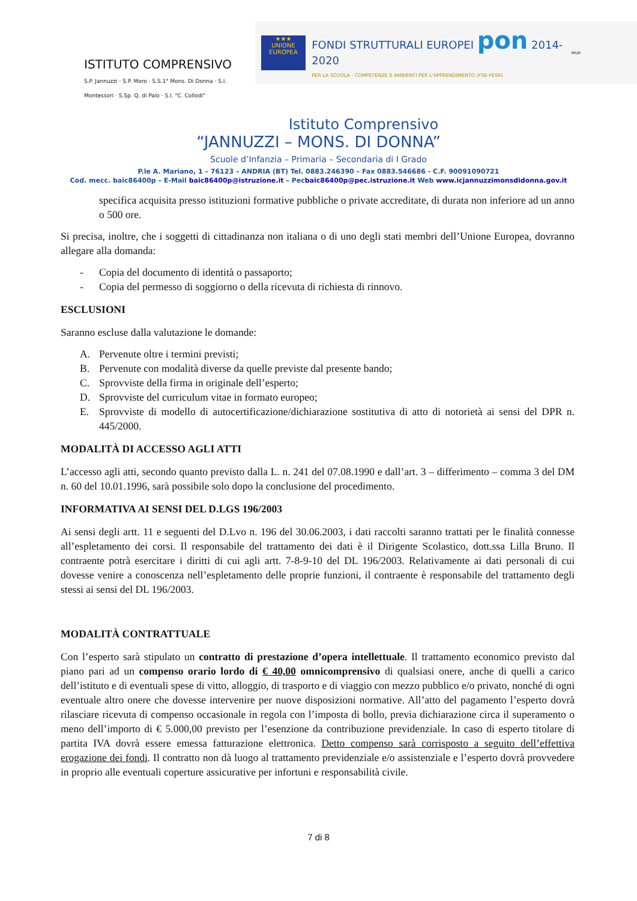ISTITUTO COMPRENSIVO
S.P. Jannuzzi · S.P. Moro · S.S.1° Mons. Di Donna · S.I. Montessori · S.Sp. Q. di Palo · S.I. "C. Collodi"
★★★
UNIONE EUROPEA
FONDI STRUTTURALI EUROPEI pon 2014-2020
PER LA SCUOLA - COMPETENZE E AMBIENTI PER L'APPRENDIMENTO (FSE-FESR)
MIUR
Istituto Comprensivo
“JANNUZZI – MONS. DI DONNA”
Scuole d’Infanzia – Primaria – Secondaria di I Grado
P.le A. Mariano, 1 – 76123 – ANDRIA (BT) Tel. 0883.246390 – Fax 0883.546686 - C.F. 90091090721
Cod. mecc. baic86400p – E-Mail baic86400p@istruzione.it – Pecbaic86400p@pec.istruzione.it Web www.icjannuzzimonsdidonna.gov.it
specifica acquisita presso istituzioni formative pubbliche o private accreditate, di durata non inferiore ad un anno o 500 ore.
Si precisa, inoltre, che i soggetti di cittadinanza non italiana o di uno degli stati membri dell’Unione Europea, dovranno allegare alla domanda:
- Copia del documento di identità o passaporto;
- Copia del permesso di soggiorno o della ricevuta di richiesta di rinnovo.
ESCLUSIONI
Saranno escluse dalla valutazione le domande:
A. Pervenute oltre i termini previsti;
B. Pervenute con modalità diverse da quelle previste dal presente bando;
C. Sprovviste della firma in originale dell’esperto;
D. Sprovviste del curriculum vitae in formato europeo;
E. Sprovviste di modello di autocertificazione/dichiarazione sostitutiva di atto di notorietà ai sensi del DPR n. 445/2000.
MODALITÀ DI ACCESSO AGLI ATTI
L’accesso agli atti, secondo quanto previsto dalla L. n. 241 del 07.08.1990 e dall’art. 3 – differimento – comma 3 del DM n. 60 del 10.01.1996, sarà possibile solo dopo la conclusione del procedimento.
INFORMATIVA AI SENSI DEL D.LGS 196/2003
Ai sensi degli artt. 11 e seguenti del D.Lvo n. 196 del 30.06.2003, i dati raccolti saranno trattati per le finalità connesse all’espletamento dei corsi. Il responsabile del trattamento dei dati è il Dirigente Scolastico, dott.ssa Lilla Bruno. Il contraente potrà esercitare i diritti di cui agli artt. 7-8-9-10 del DL 196/2003. Relativamente ai dati personali di cui dovesse venire a conoscenza nell’espletamento delle proprie funzioni, il contraente è responsabile del trattamento degli stessi ai sensi del DL 196/2003.
MODALITÀ CONTRATTUALE
Con l’esperto sarà stipulato un contratto di prestazione d’opera intellettuale. Il trattamento economico previsto dal piano pari ad un compenso orario lordo di € 40,00 omnicomprensivo di qualsiasi onere, anche di quelli a carico dell’istituto e di eventuali spese di vitto, alloggio, di trasporto e di viaggio con mezzo pubblico e/o privato, nonché di ogni eventuale altro onere che dovesse intervenire per nuove disposizioni normative. All’atto del pagamento l’esperto dovrà rilasciare ricevuta di compenso occasionale in regola con l’imposta di bollo, previa dichiarazione circa il superamento o meno dell’importo di € 5.000,00 previsto per l’esenzione da contribuzione previdenziale. In caso di esperto titolare di partita IVA dovrà essere emessa fatturazione elettronica. Detto compenso sarà corrisposto a seguito dell’effettiva erogazione dei fondi. Il contratto non dà luogo al trattamento previdenziale e/o assistenziale e l’esperto dovrà provvedere in proprio alle eventuali coperture assicurative per infortuni e responsabilità civile.
7 di 8